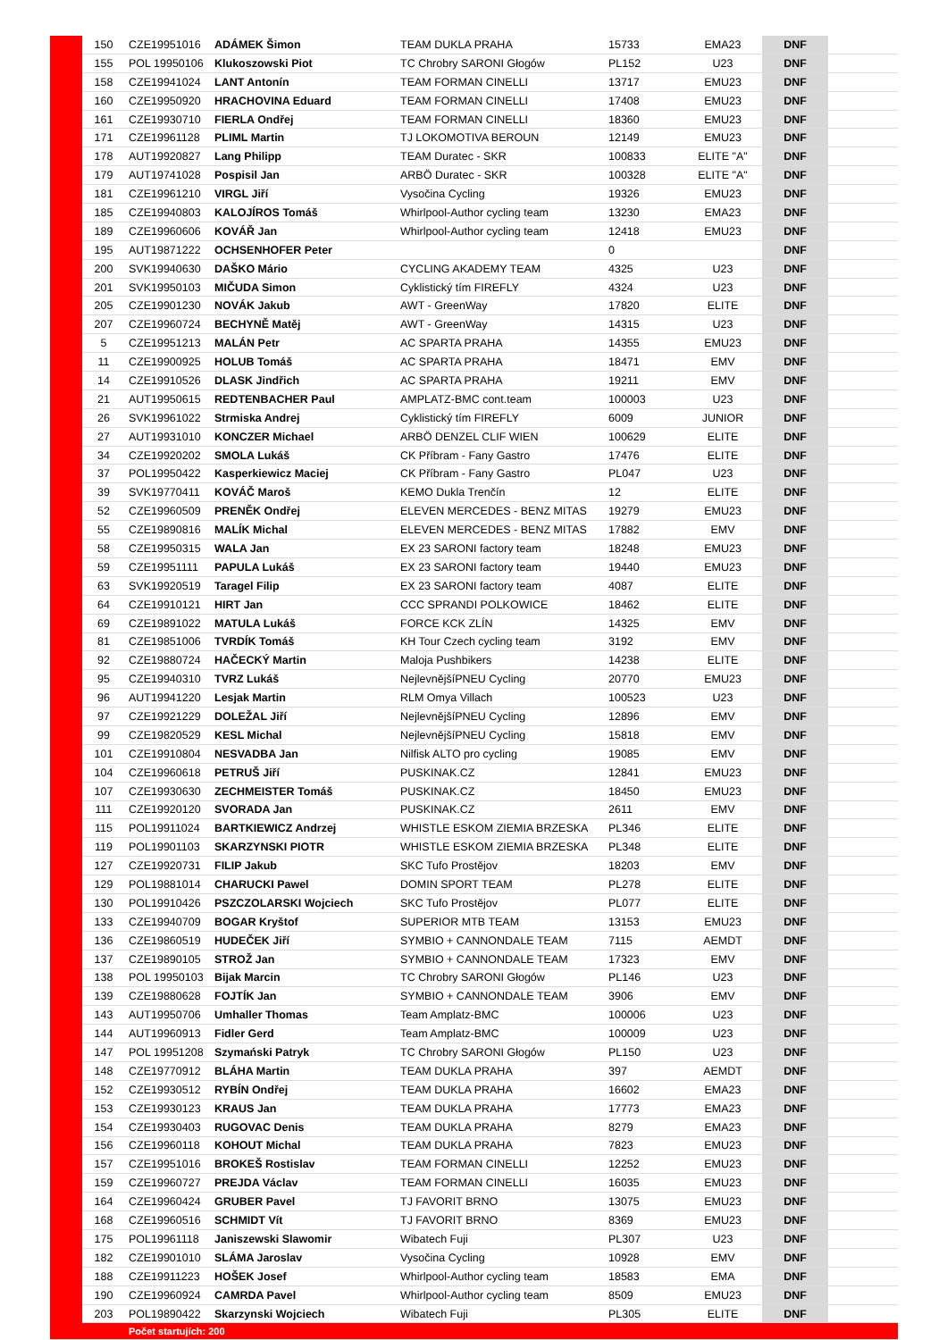| | 150 | CZE19951016 | ADÁMEK Šimon | TEAM DUKLA PRAHA | 15733 | EMA23 | DNF | |
| | 155 | POL 19950106 | Klukoszowski Piot | TC Chrobry SARONI Głogów | PL152 | U23 | DNF | |
| | 158 | CZE19941024 | LANT Antonín | TEAM FORMAN CINELLI | 13717 | EMU23 | DNF | |
| | 160 | CZE19950920 | HRACHOVINA Eduard | TEAM FORMAN CINELLI | 17408 | EMU23 | DNF | |
| | 161 | CZE19930710 | FIERLA Ondřej | TEAM FORMAN CINELLI | 18360 | EMU23 | DNF | |
| | 171 | CZE19961128 | PLIML Martin | TJ LOKOMOTIVA BEROUN | 12149 | EMU23 | DNF | |
| | 178 | AUT19920827 | Lang Philipp | TEAM Duratec - SKR | 100833 | ELITE "A" | DNF | |
| | 179 | AUT19741028 | Pospisil Jan | ARBÖ Duratec - SKR | 100328 | ELITE "A" | DNF | |
| | 181 | CZE19961210 | VIRGL Jiří | Vysočina Cycling | 19326 | EMU23 | DNF | |
| | 185 | CZE19940803 | KALOJÍROS Tomáš | Whirlpool-Author cycling team | 13230 | EMA23 | DNF | |
| | 189 | CZE19960606 | KOVÁŘ Jan | Whirlpool-Author cycling team | 12418 | EMU23 | DNF | |
| | 195 | AUT19871222 | OCHSENHOFER Peter | | 0 | | DNF | |
| | 200 | SVK19940630 | DAŠKO Mário | CYCLING AKADEMY TEAM | 4325 | U23 | DNF | |
| | 201 | SVK19950103 | MIČUDA Simon | Cyklistický tím FIREFLY | 4324 | U23 | DNF | |
| | 205 | CZE19901230 | NOVÁK Jakub | AWT - GreenWay | 17820 | ELITE | DNF | |
| | 207 | CZE19960724 | BECHYNĚ Matěj | AWT - GreenWay | 14315 | U23 | DNF | |
| | 5 | CZE19951213 | MALÁN Petr | AC SPARTA PRAHA | 14355 | EMU23 | DNF | |
| | 11 | CZE19900925 | HOLUB Tomáš | AC SPARTA PRAHA | 18471 | EMV | DNF | |
| | 14 | CZE19910526 | DLASK Jindřich | AC SPARTA PRAHA | 19211 | EMV | DNF | |
| | 21 | AUT19950615 | REDTENBACHER Paul | AMPLATZ-BMC cont.team | 100003 | U23 | DNF | |
| | 26 | SVK19961022 | Strmiska Andrej | Cyklistický tím FIREFLY | 6009 | JUNIOR | DNF | |
| | 27 | AUT19931010 | KONCZER Michael | ARBÖ DENZEL CLIF WIEN | 100629 | ELITE | DNF | |
| | 34 | CZE19920202 | SMOLA Lukáš | CK Příbram - Fany Gastro | 17476 | ELITE | DNF | |
| | 37 | POL19950422 | Kasperkiewicz Maciej | CK Příbram - Fany Gastro | PL047 | U23 | DNF | |
| | 39 | SVK19770411 | KOVÁČ Maroš | KEMO Dukla Trenčín | 12 | ELITE | DNF | |
| | 52 | CZE19960509 | PRENĚK Ondřej | ELEVEN MERCEDES - BENZ MITAS | 19279 | EMU23 | DNF | |
| | 55 | CZE19890816 | MALÍK Michal | ELEVEN MERCEDES - BENZ MITAS | 17882 | EMV | DNF | |
| | 58 | CZE19950315 | WALA Jan | EX 23 SARONI factory team | 18248 | EMU23 | DNF | |
| | 59 | CZE19951111 | PAPULA Lukáš | EX 23 SARONI factory team | 19440 | EMU23 | DNF | |
| | 63 | SVK19920519 | Taragel Filip | EX 23 SARONI factory team | 4087 | ELITE | DNF | |
| | 64 | CZE19910121 | HIRT Jan | CCC SPRANDI POLKOWICE | 18462 | ELITE | DNF | |
| | 69 | CZE19891022 | MATULA Lukáš | FORCE KCK ZLÍN | 14325 | EMV | DNF | |
| | 81 | CZE19851006 | TVRDÍK Tomáš | KH Tour Czech cycling team | 3192 | EMV | DNF | |
| | 92 | CZE19880724 | HAČECKÝ Martin | Maloja Pushbikers | 14238 | ELITE | DNF | |
| | 95 | CZE19940310 | TVRZ Lukáš | NejlevnějšíPNEU Cycling | 20770 | EMU23 | DNF | |
| | 96 | AUT19941220 | Lesjak Martin | RLM Omya Villach | 100523 | U23 | DNF | |
| | 97 | CZE19921229 | DOLEŽAL Jiří | NejlevnějšíPNEU Cycling | 12896 | EMV | DNF | |
| | 99 | CZE19820529 | KESL Michal | NejlevnějšíPNEU Cycling | 15818 | EMV | DNF | |
| | 101 | CZE19910804 | NESVADBA Jan | Nilfisk ALTO pro cycling | 19085 | EMV | DNF | |
| | 104 | CZE19960618 | PETRUŠ Jiří | PUSKINAK.CZ | 12841 | EMU23 | DNF | |
| | 107 | CZE19930630 | ZECHMEISTER Tomáš | PUSKINAK.CZ | 18450 | EMU23 | DNF | |
| | 111 | CZE19920120 | SVORADA Jan | PUSKINAK.CZ | 2611 | EMV | DNF | |
| | 115 | POL19911024 | BARTKIEWICZ Andrzej | WHISTLE ESKOM ZIEMIA BRZESKA | PL346 | ELITE | DNF | |
| | 119 | POL19901103 | SKARZYNSKI PIOTR | WHISTLE ESKOM ZIEMIA BRZESKA | PL348 | ELITE | DNF | |
| | 127 | CZE19920731 | FILIP Jakub | SKC Tufo Prostějov | 18203 | EMV | DNF | |
| | 129 | POL19881014 | CHARUCKI Pawel | DOMIN SPORT TEAM | PL278 | ELITE | DNF | |
| | 130 | POL19910426 | PSZCZOLARSKI Wojciech | SKC Tufo Prostějov | PL077 | ELITE | DNF | |
| | 133 | CZE19940709 | BOGAR Kryštof | SUPERIOR MTB TEAM | 13153 | EMU23 | DNF | |
| | 136 | CZE19860519 | HUDEČEK Jiří | SYMBIO + CANNONDALE TEAM | 7115 | AEMDT | DNF | |
| | 137 | CZE19890105 | STROŽ Jan | SYMBIO + CANNONDALE TEAM | 17323 | EMV | DNF | |
| | 138 | POL 19950103 | Bijak Marcin | TC Chrobry SARONI Głogów | PL146 | U23 | DNF | |
| | 139 | CZE19880628 | FOJTÍK Jan | SYMBIO + CANNONDALE TEAM | 3906 | EMV | DNF | |
| | 143 | AUT19950706 | Umhaller Thomas | Team Amplatz-BMC | 100006 | U23 | DNF | |
| | 144 | AUT19960913 | Fidler Gerd | Team Amplatz-BMC | 100009 | U23 | DNF | |
| | 147 | POL 19951208 | Szymański Patryk | TC Chrobry SARONI Głogów | PL150 | U23 | DNF | |
| | 148 | CZE19770912 | BLÁHA Martin | TEAM DUKLA PRAHA | 397 | AEMDT | DNF | |
| | 152 | CZE19930512 | RYBÍN Ondřej | TEAM DUKLA PRAHA | 16602 | EMA23 | DNF | |
| | 153 | CZE19930123 | KRAUS Jan | TEAM DUKLA PRAHA | 17773 | EMA23 | DNF | |
| | 154 | CZE19930403 | RUGOVAC Denis | TEAM DUKLA PRAHA | 8279 | EMA23 | DNF | |
| | 156 | CZE19960118 | KOHOUT Michal | TEAM DUKLA PRAHA | 7823 | EMU23 | DNF | |
| | 157 | CZE19951016 | BROKEŠ Rostislav | TEAM FORMAN CINELLI | 12252 | EMU23 | DNF | |
| | 159 | CZE19960727 | PREJDA Václav | TEAM FORMAN CINELLI | 16035 | EMU23 | DNF | |
| | 164 | CZE19960424 | GRUBER Pavel | TJ FAVORIT BRNO | 13075 | EMU23 | DNF | |
| | 168 | CZE19960516 | SCHMIDT Vít | TJ FAVORIT BRNO | 8369 | EMU23 | DNF | |
| | 175 | POL19961118 | Janiszewski Slawomir | Wibatech Fuji | PL307 | U23 | DNF | |
| | 182 | CZE19901010 | SLÁMA Jaroslav | Vysočina Cycling | 10928 | EMV | DNF | |
| | 188 | CZE19911223 | HOŠEK Josef | Whirlpool-Author cycling team | 18583 | EMA | DNF | |
| | 190 | CZE19960924 | CAMRDA Pavel | Whirlpool-Author cycling team | 8509 | EMU23 | DNF | |
| | 203 | POL19890422 | Skarzynski Wojciech | Wibatech Fuji | PL305 | ELITE | DNF | |
| | | Počet startujích: 200 | | | | | | |